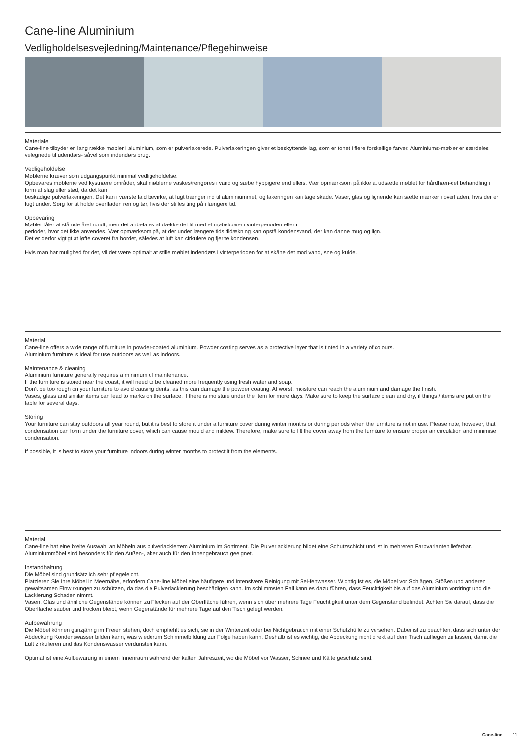Cane-line Aluminium
Vedligholdelsesvejledning/Maintenance/Pflegehinweise
Materiale
Cane-line tilbyder en lang række møbler i aluminium, som er pulverlakerede. Pulverlakeringen giver et beskyttende lag, som er tonet i flere forskellige farver. Aluminiums-møbler er særdeles velegnede til udendørs- såvel som indendørs brug.
Vedligeholdelse
Møblerne kræver som udgangspunkt minimal vedligeholdelse.
Opbevares møblerne ved kystnære områder, skal møblerne vaskes/rengøres i vand og sæbe hyppigere end ellers. Vær opmærksom på ikke at udsætte møblet for hårdhæn-det behandling i form af slag eller stød, da det kan
beskadige pulverlakeringen. Det kan i værste fald bevirke, at fugt trænger ind til aluminiummet, og lakeringen kan tage skade. Vaser, glas og lignende kan sætte mærker i overfladen, hvis der er fugt under. Sørg for at holde overfladen ren og tør, hvis der stilles ting på i længere tid.
Opbevaring
Møblet tåler at stå ude året rundt, men det anbefales at dække det til med et møbelcover i vinterperioden eller i
perioder, hvor det ikke anvendes. Vær opmærksom på, at der under længere tids tildækning kan opstå kondensvand, der kan danne mug og lign.
Det er derfor vigtigt at løfte coveret fra bordet, således at luft kan cirkulere og fjerne kondensen.
Hvis man har mulighed for det, vil det være optimalt at stille møblet indendørs i vinterperioden for at skåne det mod vand, sne og kulde.
Material
Cane-line offers a wide range of furniture in powder-coated aluminium. Powder coating serves as a protective layer that is tinted in a variety of colours.
Aluminium furniture is ideal for use outdoors as well as indoors.
Maintenance & cleaning
Aluminium furniture generally requires a minimum of maintenance.
If the furniture is stored near the coast, it will need to be cleaned more frequently using fresh water and soap.
Don’t be too rough on your furniture to avoid causing dents, as this can damage the powder coating. At worst, moisture can reach the aluminium and damage the finish.
Vases, glass and similar items can lead to marks on the surface, if there is moisture under the item for more days. Make sure to keep the surface clean and dry, if things / items are put on the table for several days.
Storing
Your furniture can stay outdoors all year round, but it is best to store it under a furniture cover during winter months or during periods when the furniture is not in use. Please note, however, that condensation can form under the furniture cover, which can cause mould and mildew. Therefore, make sure to lift the cover away from the furniture to ensure proper air circulation and minimise condensation.
If possible, it is best to store your furniture indoors during winter months to protect it from the elements.
Material
Cane-line hat eine breite Auswahl an Möbeln aus pulverlackiertem Aluminium im Sortiment. Die Pulverlackierung bildet eine Schutzschicht und ist in mehreren Farbvarianten lieferbar.
Aluminiummöbel sind besonders für den Außen-, aber auch für den Innengebrauch geeignet.
Instandhaltung
Die Möbel sind grundsätzlich sehr pflegeleicht.
Platzieren Sie Ihre Möbel in Meernähe, erfordern Cane-line Möbel eine häufigere und intensivere Reinigung mit Sei-fenwasser. Wichtig ist es, die Möbel vor Schlägen, Stößen und anderen gewaltsamen Einwirkungen zu schützen, da das die Pulverlackierung beschädigen kann. Im schlimmsten Fall kann es dazu führen, dass Feuchtigkeit bis auf das Aluminium vordringt und die Lackierung Schaden nimmt.
Vasen, Glas und ähnliche Gegenstände können zu Flecken auf der Oberfläche führen, wenn sich über mehrere Tage Feuchtigkeit unter dem Gegenstand befindet. Achten Sie darauf, dass die Oberfläche sauber und trocken bleibt, wenn Gegenstände für mehrere Tage auf den Tisch gelegt werden.
Aufbewahrung
Die Möbel können ganzjährig im Freien stehen, doch empfiehlt es sich, sie in der Winterzeit oder bei Nichtgebrauch mit einer Schutzhülle zu versehen. Dabei ist zu beachten, dass sich unter der Abdeckung Kondenswasser bilden kann, was wiederum Schimmelbildung zur Folge haben kann. Deshalb ist es wichtig, die Abdeckung nicht direkt auf dem Tisch aufliegen zu lassen, damit die Luft zirkulieren und das Kondenswasser verdunsten kann.
Optimal ist eine Aufbewarung in einem Innenraum während der kalten Jahreszeit, wo die Möbel vor Wasser, Schnee und Kälte geschütz sind.
Cane-line 11